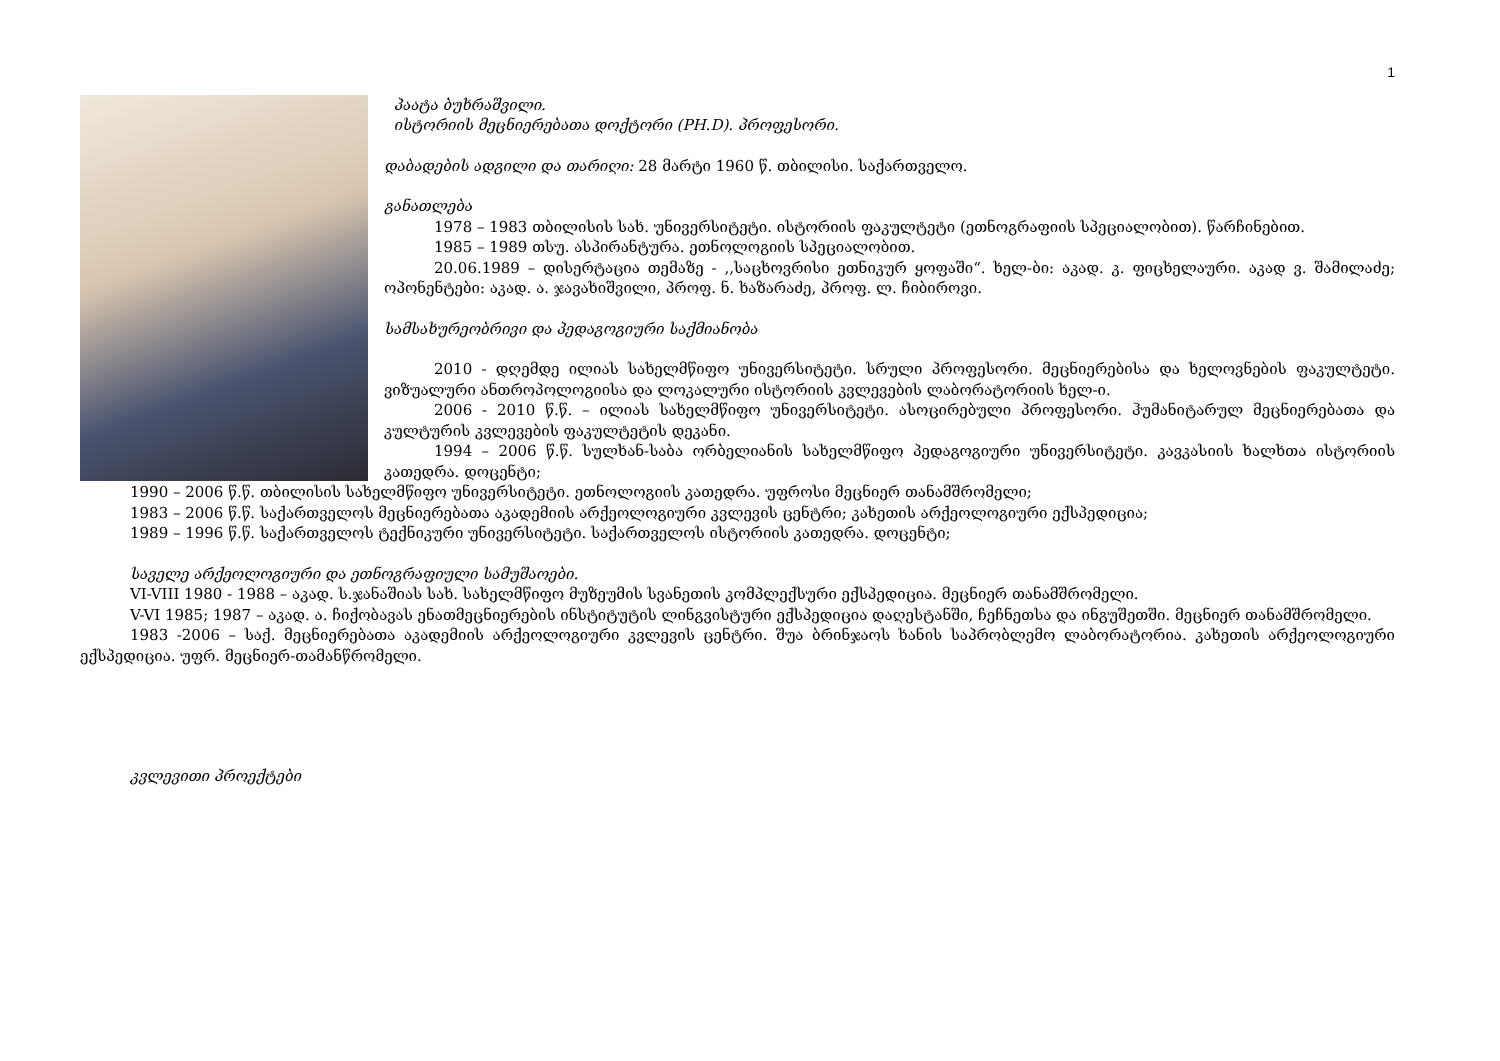1
პაატა ბუხრაშვილი.
ისტორიის მეცნიერებათა დოქტორი (PH.D). პროფესორი.
დაბადების ადგილი და თარიღი: 28 მარტი 1960 წ. თბილისი. საქართველო.
განათლება
1978 – 1983 თბილისის სახ. უნივერსიტეტი. ისტორიის ფაკულტეტი (ეთნოგრაფიის სპეციალობით). წარჩინებით.
1985 – 1989 თსუ. ასპირანტურა. ეთნოლოგიის სპეციალობით.
20.06.1989 – დისერტაცია თემაზე - ,,საცხოვრისი ეთნიკურ ყოფაში“. ხელ-ბი: აკად. კ. ფიცხელაური. აკად ვ. შამილაძე; ოპონენტები: აკად. ა. ჯავახიშვილი, პროფ. ნ. ხაზარაძე, პროფ. ლ. ჩიბიროვი.
სამსახურეობრივი და პედაგოგიური საქმიანობა
2010 - დღემდე ილიას სახელმწიფო უნივერსიტეტი. სრული პროფესორი. მეცნიერებისა და ხელოვნების ფაკულტეტი. ვიზუალური ანთროპოლოგიისა და ლოკალური ისტორიის კვლევების ლაბორატორიის ხელ-ი.
2006 - 2010 წ.წ. – ილიას სახელმწიფო უნივერსიტეტი. ასოცირებული პროფესორი. ჰუმანიტარულ მეცნიერებათა და კულტურის კვლევების ფაკულტეტის დეკანი.
1994 – 2006 წ.წ. სულხან-საბა ორბელიანის სახელმწიფო პედაგოგიური უნივერსიტეტი. კავკასიის ხალხთა ისტორიის კათედრა. დოცენტი;
1990 – 2006 წ.წ. თბილისის სახელმწიფო უნივერსიტეტი. ეთნოლოგიის კათედრა. უფროსი მეცნიერ თანამშრომელი;
1983 – 2006 წ.წ. საქართველოს მეცნიერებათა აკადემიის არქეოლოგიური კვლევის ცენტრი; კახეთის არქეოლოგიური ექსპედიცია;
1989 – 1996 წ.წ. საქართველოს ტექნიკური უნივერსიტეტი. საქართველოს ისტორიის კათედრა. დოცენტი;
საველე არქეოლოგიური და ეთნოგრაფიული სამუშაოები.
VI-VIII 1980 - 1988 – აკად. ს.ჯანაშიას სახ. სახელმწიფო მუზეუმის სვანეთის კომპლექსური ექსპედიცია. მეცნიერ თანამშრომელი.
V-VI 1985; 1987 – აკად. ა. ჩიქობავას ენათმეცნიერების ინსტიტუტის ლინგვისტური ექსპედიცია დაღესტანში, ჩეჩნეთსა და ინგუშეთში. მეცნიერ თანამშრომელი.
1983 -2006 – საქ. მეცნიერებათა აკადემიის არქეოლოგიური კვლევის ცენტრი. შუა ბრინჯაოს ხანის საპრობლემო ლაბორატორია. კახეთის არქეოლოგიური ექსპედიცია. უფრ. მეცნიერ-თამანწრომელი.
კვლევითი პროექტები